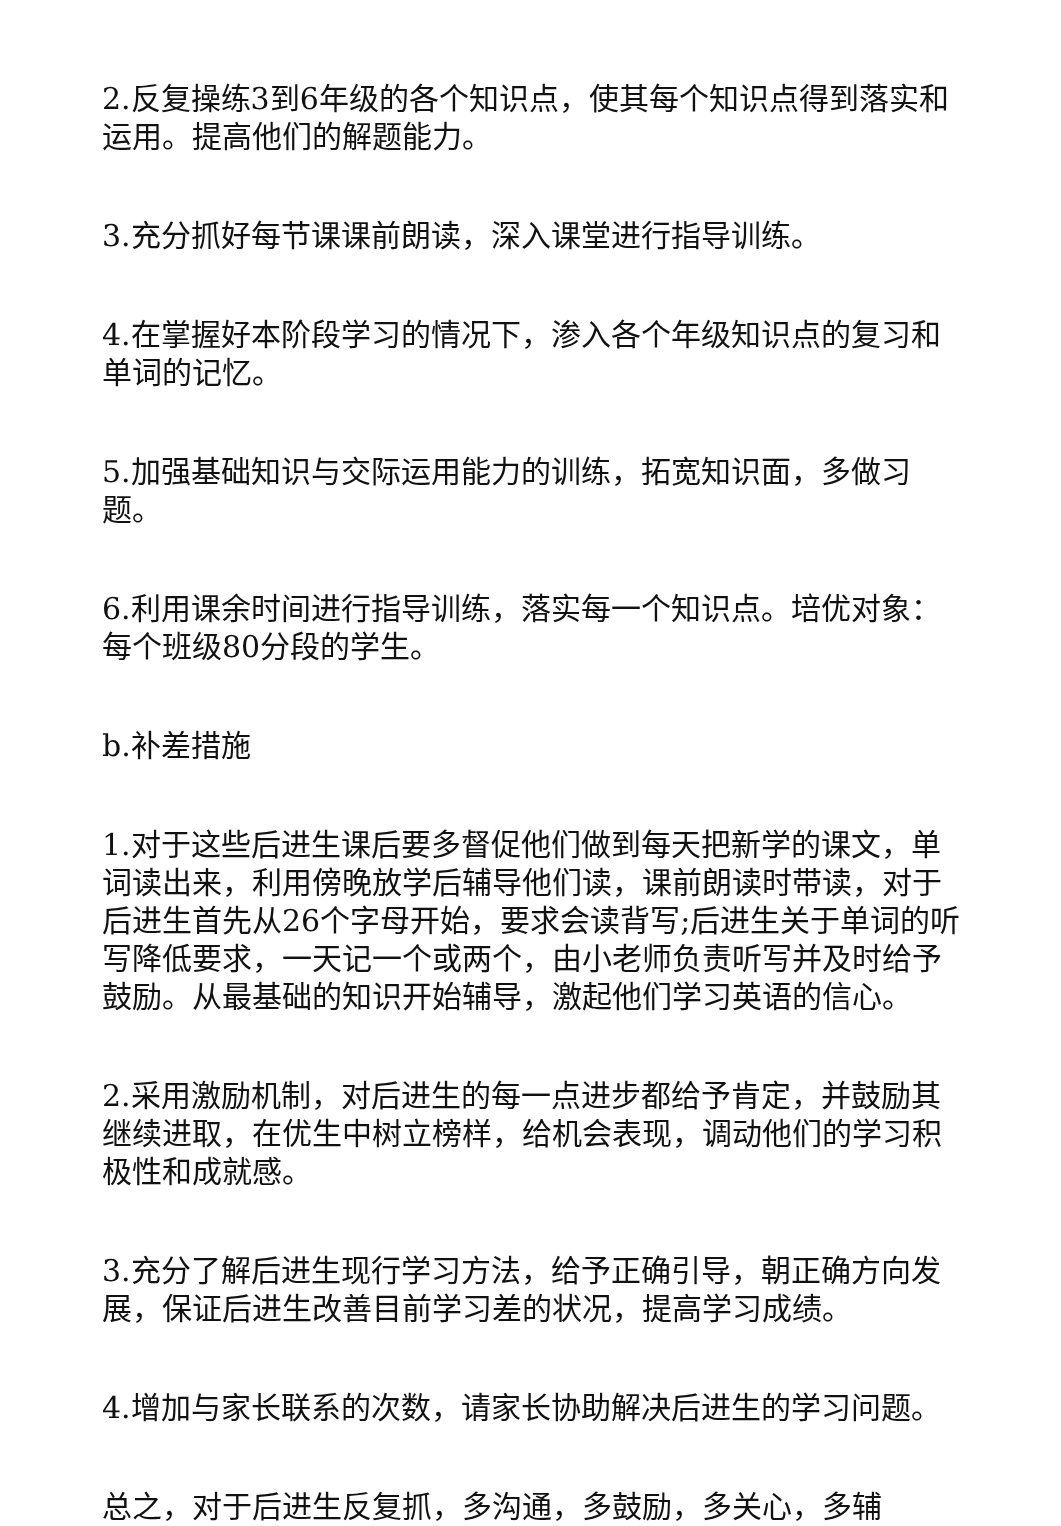2.反复操练3到6年级的各个知识点，使其每个知识点得到落实和运用。提高他们的解题能力。
3.充分抓好每节课课前朗读，深入课堂进行指导训练。
4.在掌握好本阶段学习的情况下，渗入各个年级知识点的复习和单词的记忆。
5.加强基础知识与交际运用能力的训练，拓宽知识面，多做习题。
6.利用课余时间进行指导训练，落实每一个知识点。培优对象：每个班级80分段的学生。
b.补差措施
1.对于这些后进生课后要多督促他们做到每天把新学的课文，单词读出来，利用傍晚放学后辅导他们读，课前朗读时带读，对于后进生首先从26个字母开始，要求会读背写;后进生关于单词的听写降低要求，一天记一个或两个，由小老师负责听写并及时给予鼓励。从最基础的知识开始辅导，激起他们学习英语的信心。
2.采用激励机制，对后进生的每一点进步都给予肯定，并鼓励其继续进取，在优生中树立榜样，给机会表现，调动他们的学习积极性和成就感。
3.充分了解后进生现行学习方法，给予正确引导，朝正确方向发展，保证后进生改善目前学习差的状况，提高学习成绩。
4.增加与家长联系的次数，请家长协助解决后进生的学习问题。
总之，对于后进生反复抓，多沟通，多鼓励，多关心，多辅